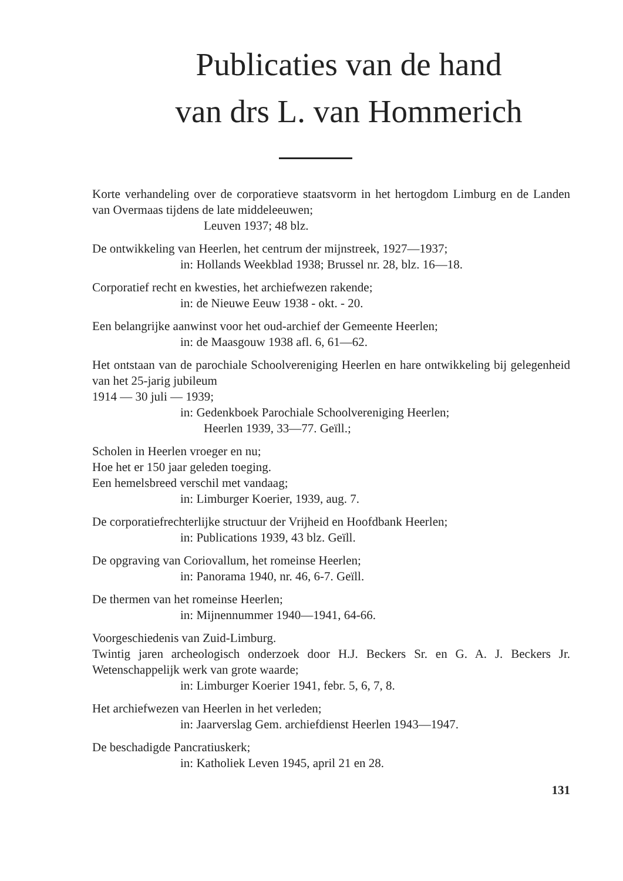Publicaties van de hand
van drs L. van Hommerich
Korte verhandeling over de corporatieve staatsvorm in het hertogdom Limburg en de Landen van Overmaas tijdens de late middeleeuwen;
Leuven 1937; 48 blz.
De ontwikkeling van Heerlen, het centrum der mijnstreek, 1927—1937;
in: Hollands Weekblad 1938; Brussel nr. 28, blz. 16—18.
Corporatief recht en kwesties, het archiefwezen rakende;
in: de Nieuwe Eeuw 1938 - okt. - 20.
Een belangrijke aanwinst voor het oud-archief der Gemeente Heerlen;
in: de Maasgouw 1938 afl. 6, 61—62.
Het ontstaan van de parochiale Schoolvereniging Heerlen en hare ontwikkeling bij gelegenheid van het 25-jarig jubileum
1914 — 30 juli — 1939;
in: Gedenkboek Parochiale Schoolvereniging Heerlen;
Heerlen 1939, 33—77. Geïll.;
Scholen in Heerlen vroeger en nu;
Hoe het er 150 jaar geleden toeging.
Een hemelsbreed verschil met vandaag;
in: Limburger Koerier, 1939, aug. 7.
De corporatiefrechterlijke structuur der Vrijheid en Hoofdbank Heerlen;
in: Publications 1939, 43 blz. Geïll.
De opgraving van Coriovallum, het romeinse Heerlen;
in: Panorama 1940, nr. 46, 6-7. Geïll.
De thermen van het romeinse Heerlen;
in: Mijnennummer 1940—1941, 64-66.
Voorgeschiedenis van Zuid-Limburg.
Twintig jaren archeologisch onderzoek door H.J. Beckers Sr. en G. A. J. Beckers Jr. Wetenschappelijk werk van grote waarde;
in: Limburger Koerier 1941, febr. 5, 6, 7, 8.
Het archiefwezen van Heerlen in het verleden;
in: Jaarverslag Gem. archiefdienst Heerlen 1943—1947.
De beschadigde Pancratiuskerk;
in: Katholiek Leven 1945, april 21 en 28.
131